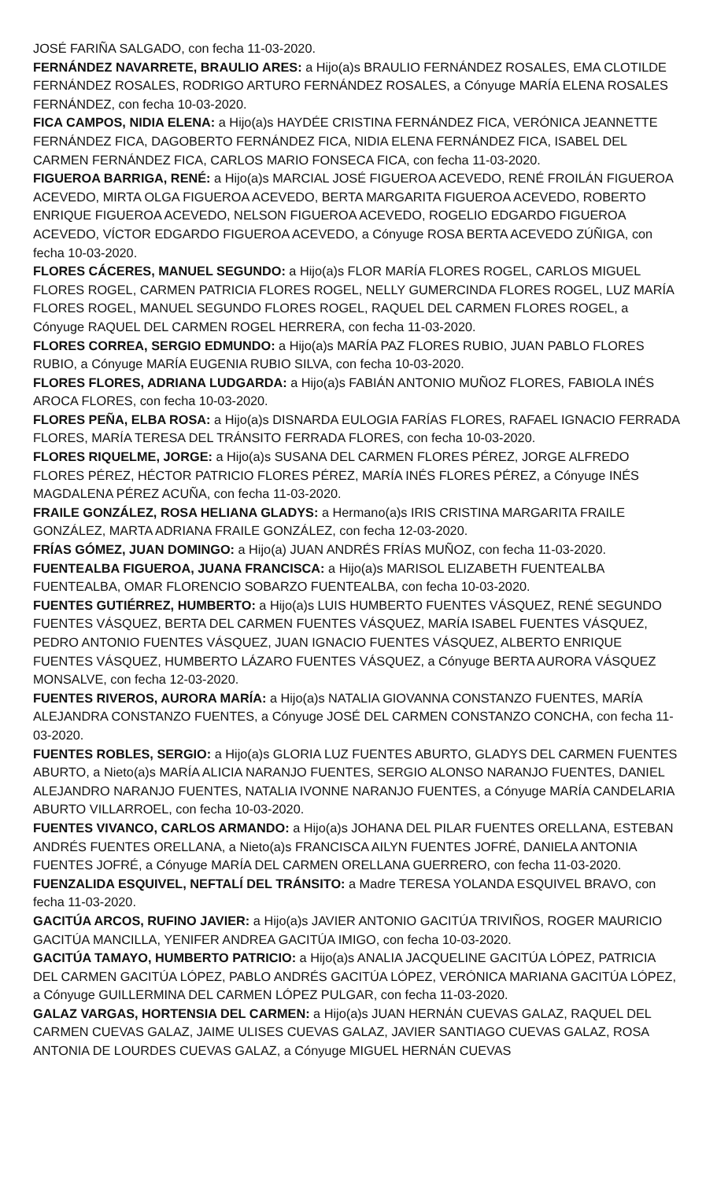JOSÉ FARIÑA SALGADO, con fecha 11-03-2020.
FERNÁNDEZ NAVARRETE, BRAULIO ARES: a Hijo(a)s BRAULIO FERNÁNDEZ ROSALES, EMA CLOTILDE FERNÁNDEZ ROSALES, RODRIGO ARTURO FERNÁNDEZ ROSALES, a Cónyuge MARÍA ELENA ROSALES FERNÁNDEZ, con fecha 10-03-2020.
FICA CAMPOS, NIDIA ELENA: a Hijo(a)s HAYDÉE CRISTINA FERNÁNDEZ FICA, VERÓNICA JEANNETTE FERNÁNDEZ FICA, DAGOBERTO FERNÁNDEZ FICA, NIDIA ELENA FERNÁNDEZ FICA, ISABEL DEL CARMEN FERNÁNDEZ FICA, CARLOS MARIO FONSECA FICA, con fecha 11-03-2020.
FIGUEROA BARRIGA, RENÉ: a Hijo(a)s MARCIAL JOSÉ FIGUEROA ACEVEDO, RENÉ FROILÁN FIGUEROA ACEVEDO, MIRTA OLGA FIGUEROA ACEVEDO, BERTA MARGARITA FIGUEROA ACEVEDO, ROBERTO ENRIQUE FIGUEROA ACEVEDO, NELSON FIGUEROA ACEVEDO, ROGELIO EDGARDO FIGUEROA ACEVEDO, VÍCTOR EDGARDO FIGUEROA ACEVEDO, a Cónyuge ROSA BERTA ACEVEDO ZÚÑIGA, con fecha 10-03-2020.
FLORES CÁCERES, MANUEL SEGUNDO: a Hijo(a)s FLOR MARÍA FLORES ROGEL, CARLOS MIGUEL FLORES ROGEL, CARMEN PATRICIA FLORES ROGEL, NELLY GUMERCINDA FLORES ROGEL, LUZ MARÍA FLORES ROGEL, MANUEL SEGUNDO FLORES ROGEL, RAQUEL DEL CARMEN FLORES ROGEL, a Cónyuge RAQUEL DEL CARMEN ROGEL HERRERA, con fecha 11-03-2020.
FLORES CORREA, SERGIO EDMUNDO: a Hijo(a)s MARÍA PAZ FLORES RUBIO, JUAN PABLO FLORES RUBIO, a Cónyuge MARÍA EUGENIA RUBIO SILVA, con fecha 10-03-2020.
FLORES FLORES, ADRIANA LUDGARDA: a Hijo(a)s FABIÁN ANTONIO MUÑOZ FLORES, FABIOLA INÉS AROCA FLORES, con fecha 10-03-2020.
FLORES PEÑA, ELBA ROSA: a Hijo(a)s DISNARDA EULOGIA FARÍAS FLORES, RAFAEL IGNACIO FERRADA FLORES, MARÍA TERESA DEL TRÁNSITO FERRADA FLORES, con fecha 10-03-2020.
FLORES RIQUELME, JORGE: a Hijo(a)s SUSANA DEL CARMEN FLORES PÉREZ, JORGE ALFREDO FLORES PÉREZ, HÉCTOR PATRICIO FLORES PÉREZ, MARÍA INÉS FLORES PÉREZ, a Cónyuge INÉS MAGDALENA PÉREZ ACUÑA, con fecha 11-03-2020.
FRAILE GONZÁLEZ, ROSA HELIANA GLADYS: a Hermano(a)s IRIS CRISTINA MARGARITA FRAILE GONZÁLEZ, MARTA ADRIANA FRAILE GONZÁLEZ, con fecha 12-03-2020.
FRÍAS GÓMEZ, JUAN DOMINGO: a Hijo(a) JUAN ANDRÉS FRÍAS MUÑOZ, con fecha 11-03-2020.
FUENTEALBA FIGUEROA, JUANA FRANCISCA: a Hijo(a)s MARISOL ELIZABETH FUENTEALBA FUENTEALBA, OMAR FLORENCIO SOBARZO FUENTEALBA, con fecha 10-03-2020.
FUENTES GUTIÉRREZ, HUMBERTO: a Hijo(a)s LUIS HUMBERTO FUENTES VÁSQUEZ, RENÉ SEGUNDO FUENTES VÁSQUEZ, BERTA DEL CARMEN FUENTES VÁSQUEZ, MARÍA ISABEL FUENTES VÁSQUEZ, PEDRO ANTONIO FUENTES VÁSQUEZ, JUAN IGNACIO FUENTES VÁSQUEZ, ALBERTO ENRIQUE FUENTES VÁSQUEZ, HUMBERTO LÁZARO FUENTES VÁSQUEZ, a Cónyuge BERTA AURORA VÁSQUEZ MONSALVE, con fecha 12-03-2020.
FUENTES RIVEROS, AURORA MARÍA: a Hijo(a)s NATALIA GIOVANNA CONSTANZO FUENTES, MARÍA ALEJANDRA CONSTANZO FUENTES, a Cónyuge JOSÉ DEL CARMEN CONSTANZO CONCHA, con fecha 11-03-2020.
FUENTES ROBLES, SERGIO: a Hijo(a)s GLORIA LUZ FUENTES ABURTO, GLADYS DEL CARMEN FUENTES ABURTO, a Nieto(a)s MARÍA ALICIA NARANJO FUENTES, SERGIO ALONSO NARANJO FUENTES, DANIEL ALEJANDRO NARANJO FUENTES, NATALIA IVONNE NARANJO FUENTES, a Cónyuge MARÍA CANDELARIA ABURTO VILLARROEL, con fecha 10-03-2020.
FUENTES VIVANCO, CARLOS ARMANDO: a Hijo(a)s JOHANA DEL PILAR FUENTES ORELLANA, ESTEBAN ANDRÉS FUENTES ORELLANA, a Nieto(a)s FRANCISCA AILYN FUENTES JOFRÉ, DANIELA ANTONIA FUENTES JOFRÉ, a Cónyuge MARÍA DEL CARMEN ORELLANA GUERRERO, con fecha 11-03-2020.
FUENZALIDA ESQUIVEL, NEFTALÍ DEL TRÁNSITO: a Madre TERESA YOLANDA ESQUIVEL BRAVO, con fecha 11-03-2020.
GACITÚA ARCOS, RUFINO JAVIER: a Hijo(a)s JAVIER ANTONIO GACITÚA TRIVIÑOS, ROGER MAURICIO GACITÚA MANCILLA, YENIFER ANDREA GACITÚA IMIGO, con fecha 10-03-2020.
GACITÚA TAMAYO, HUMBERTO PATRICIO: a Hijo(a)s ANALIA JACQUELINE GACITÚA LÓPEZ, PATRICIA DEL CARMEN GACITÚA LÓPEZ, PABLO ANDRÉS GACITÚA LÓPEZ, VERÓNICA MARIANA GACITÚA LÓPEZ, a Cónyuge GUILLERMINA DEL CARMEN LÓPEZ PULGAR, con fecha 11-03-2020.
GALAZ VARGAS, HORTENSIA DEL CARMEN: a Hijo(a)s JUAN HERNÁN CUEVAS GALAZ, RAQUEL DEL CARMEN CUEVAS GALAZ, JAIME ULISES CUEVAS GALAZ, JAVIER SANTIAGO CUEVAS GALAZ, ROSA ANTONIA DE LOURDES CUEVAS GALAZ, a Cónyuge MIGUEL HERNÁN CUEVAS